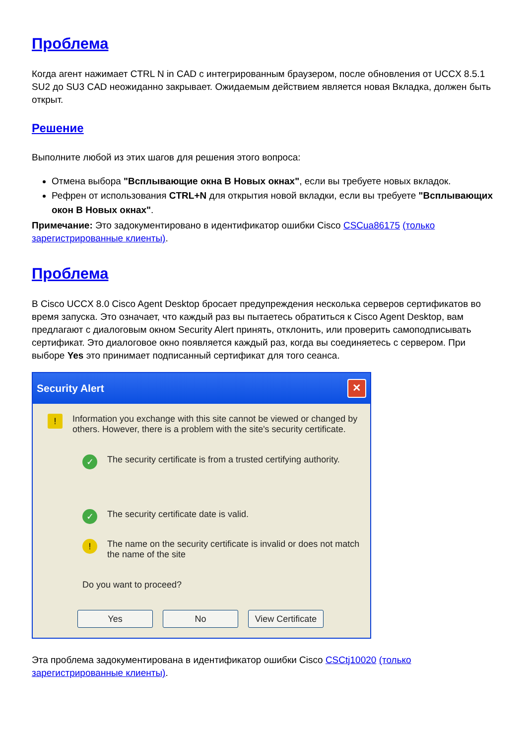Проблема
Когда агент нажимает CTRL N in CAD с интегрированным браузером, после обновления от UCCX 8.5.1 SU2 до SU3 CAD неожиданно закрывает. Ожидаемым действием является новая Вкладка, должен быть открыт.
Решение
Выполните любой из этих шагов для решения этого вопроса:
Отмена выбора "Всплывающие окна В Новых окнах", если вы требуете новых вкладок.
Рефрен от использования CTRL+N для открытия новой вкладки, если вы требуете "Всплывающих окон В Новых окнах".
Примечание: Это задокументировано в идентификатор ошибки Cisco CSCua86175 (только зарегистрированные клиенты).
Проблема
В Cisco UCCX 8.0 Cisco Agent Desktop бросает предупреждения несколька серверов сертификатов во время запуска. Это означает, что каждый раз вы пытаетесь обратиться к Cisco Agent Desktop, вам предлагают с диалоговым окном Security Alert принять, отклонить, или проверить самоподписывать сертификат. Это диалоговое окно появляется каждый раз, когда вы соединяетесь с сервером. При выборе Yes это принимает подписанный сертификат для того сеанса.
Security Alert ✕
!
Information you exchange with this site cannot be viewed or changed by others. However, there is a problem with the site's security certificate.
✓
The security certificate is from a trusted certifying authority.
✓
The security certificate date is valid.
!
The name on the security certificate is invalid or does not match the name of the site
Do you want to proceed?
Yes No View Certificate
Эта проблема задокументирована в идентификатор ошибки Cisco CSCtj10020 (только зарегистрированные клиенты).